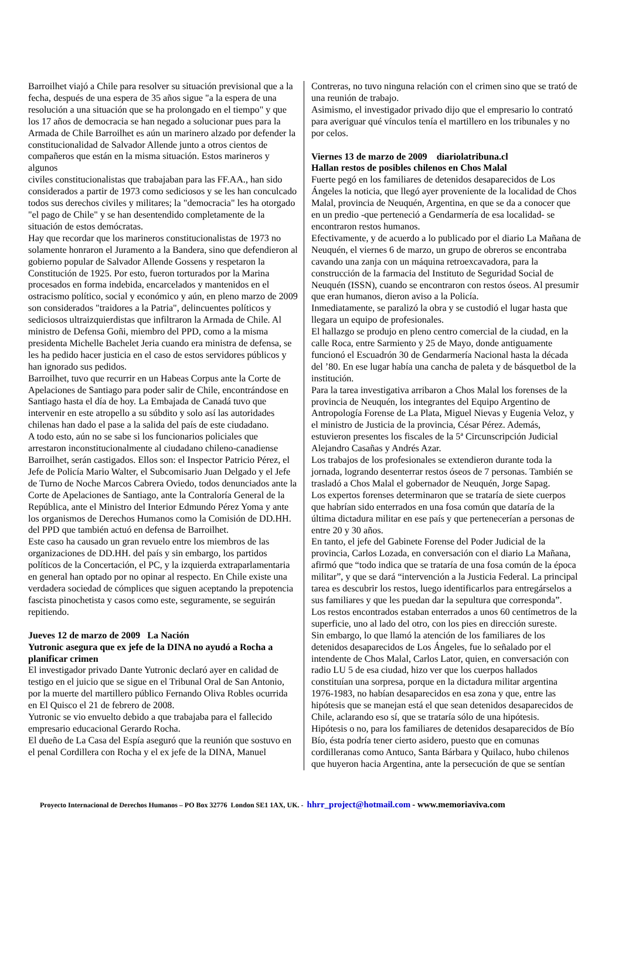Barroilhet viajó a Chile para resolver su situación previsional que a la fecha, después de una espera de 35 años sigue "a la espera de una resolución a una situación que se ha prolongado en el tiempo" y que los 17 años de democracia se han negado a solucionar pues para la Armada de Chile Barroilhet es aún un marinero alzado por defender la constitucionalidad de Salvador Allende junto a otros cientos de compañeros que están en la misma situación. Estos marineros y algunos
civiles constitucionalistas que trabajaban para las FF.AA., han sido considerados a partir de 1973 como sediciosos y se les han conculcado todos sus derechos civiles y militares; la "democracia" les ha otorgado "el pago de Chile" y se han desentendido completamente de la situación de estos demócratas.
Hay que recordar que los marineros constitucionalistas de 1973 no solamente honraron el Juramento a la Bandera, sino que defendieron al gobierno popular de Salvador Allende Gossens y respetaron la Constitución de 1925. Por esto, fueron torturados por la Marina procesados en forma indebida, encarcelados y mantenidos en el ostracismo político, social y económico y aún, en pleno marzo de 2009 son considerados "traidores a la Patria", delincuentes políticos y sediciosos ultraizquierdistas que infiltraron la Armada de Chile. Al ministro de Defensa Goñi, miembro del PPD, como a la misma presidenta Michelle Bachelet Jeria cuando era ministra de defensa, se les ha pedido hacer justicia en el caso de estos servidores públicos y han ignorado sus pedidos.
Barroilhet, tuvo que recurrir en un Habeas Corpus ante la Corte de Apelaciones de Santiago para poder salir de Chile, encontrándose en Santiago hasta el día de hoy. La Embajada de Canadá tuvo que intervenir en este atropello a su súbdito y solo así las autoridades chilenas han dado el pase a la salida del país de este ciudadano.
A todo esto, aún no se sabe si los funcionarios policiales que arrestaron inconstitucionalmente al ciudadano chileno-canadiense Barroilhet, serán castigados. Ellos son: el Inspector Patricio Pérez, el Jefe de Policía Mario Walter, el Subcomisario Juan Delgado y el Jefe de Turno de Noche Marcos Cabrera Oviedo, todos denunciados ante la Corte de Apelaciones de Santiago, ante la Contraloría General de la República, ante el Ministro del Interior Edmundo Pérez Yoma y ante los organismos de Derechos Humanos como la Comisión de DD.HH. del PPD que también actuó en defensa de Barroilhet.
Este caso ha causado un gran revuelo entre los miembros de las organizaciones de DD.HH. del país y sin embargo, los partidos políticos de la Concertación, el PC, y la izquierda extraparlamentaria en general han optado por no opinar al respecto. En Chile existe una verdadera sociedad de cómplices que siguen aceptando la prepotencia fascista pinochetista y casos como este, seguramente, se seguirán repitiendo.
Jueves 12 de marzo de 2009 La Nación
Yutronic asegura que ex jefe de la DINA no ayudó a Rocha a planificar crimen
El investigador privado Dante Yutronic declaró ayer en calidad de testigo en el juicio que se sigue en el Tribunal Oral de San Antonio, por la muerte del martillero público Fernando Oliva Robles ocurrida en El Quisco el 21 de febrero de 2008.
Yutronic se vio envuelto debido a que trabajaba para el fallecido empresario educacional Gerardo Rocha.
El dueño de La Casa del Espía aseguró que la reunión que sostuvo en el penal Cordillera con Rocha y el ex jefe de la DINA, Manuel
Contreras, no tuvo ninguna relación con el crimen sino que se trató de una reunión de trabajo.
Asimismo, el investigador privado dijo que el empresario lo contrató para averiguar qué vínculos tenía el martillero en los tribunales y no por celos.
Viernes 13 de marzo de 2009 diariolatribuna.cl
Hallan restos de posibles chilenos en Chos Malal
Fuerte pegó en los familiares de detenidos desaparecidos de Los Ángeles la noticia, que llegó ayer proveniente de la localidad de Chos Malal, provincia de Neuquén, Argentina, en que se da a conocer que en un predio -que perteneció a Gendarmería de esa localidad- se encontraron restos humanos.
Efectivamente, y de acuerdo a lo publicado por el diario La Mañana de Neuquén, el viernes 6 de marzo, un grupo de obreros se encontraba cavando una zanja con un máquina retroexcavadora, para la construcción de la farmacia del Instituto de Seguridad Social de Neuquén (ISSN), cuando se encontraron con restos óseos. Al presumir que eran humanos, dieron aviso a la Policía.
Inmediatamente, se paralizó la obra y se custodió el lugar hasta que llegara un equipo de profesionales.
El hallazgo se produjo en pleno centro comercial de la ciudad, en la calle Roca, entre Sarmiento y 25 de Mayo, donde antiguamente funcionó el Escuadrón 30 de Gendarmería Nacional hasta la década del ’80. En ese lugar había una cancha de paleta y de básquetbol de la institución.
Para la tarea investigativa arribaron a Chos Malal los forenses de la provincia de Neuquén, los integrantes del Equipo Argentino de Antropología Forense de La Plata, Miguel Nievas y Eugenia Veloz, y el ministro de Justicia de la provincia, César Pérez. Además, estuvieron presentes los fiscales de la 5ª Circunscripción Judicial Alejandro Casañas y Andrés Azar.
Los trabajos de los profesionales se extendieron durante toda la jornada, logrando desenterrar restos óseos de 7 personas. También se trasladó a Chos Malal el gobernador de Neuquén, Jorge Sapag.
Los expertos forenses determinaron que se trataría de siete cuerpos que habrían sido enterrados en una fosa común que dataría de la última dictadura militar en ese país y que pertenecerían a personas de entre 20 y 30 años.
En tanto, el jefe del Gabinete Forense del Poder Judicial de la provincia, Carlos Lozada, en conversación con el diario La Mañana, afirmó que “todo indica que se trataría de una fosa común de la época militar”, y que se dará “intervención a la Justicia Federal. La principal tarea es descubrir los restos, luego identificarlos para entregárselos a sus familiares y que les puedan dar la sepultura que corresponda”.
Los restos encontrados estaban enterrados a unos 60 centímetros de la superficie, uno al lado del otro, con los pies en dirección sureste.
Sin embargo, lo que llamó la atención de los familiares de los detenidos desaparecidos de Los Ángeles, fue lo señalado por el intendente de Chos Malal, Carlos Lator, quien, en conversación con radio LU 5 de esa ciudad, hizo ver que los cuerpos hallados constituían una sorpresa, porque en la dictadura militar argentina 1976-1983, no habían desaparecidos en esa zona y que, entre las hipótesis que se manejan está el que sean detenidos desaparecidos de Chile, aclarando eso sí, que se trataría sólo de una hipótesis.
Hipótesis o no, para los familiares de detenidos desaparecidos de Bío Bío, ésta podría tener cierto asidero, puesto que en comunas cordilleranas como Antuco, Santa Bárbara y Quilaco, hubo chilenos que huyeron hacia Argentina, ante la persecución de que se sentían
Proyecto Internacional de Derechos Humanos – PO Box 32776 London SE1 1AX, UK. - hhrr_project@hotmail.com - www.memoriaviva.com